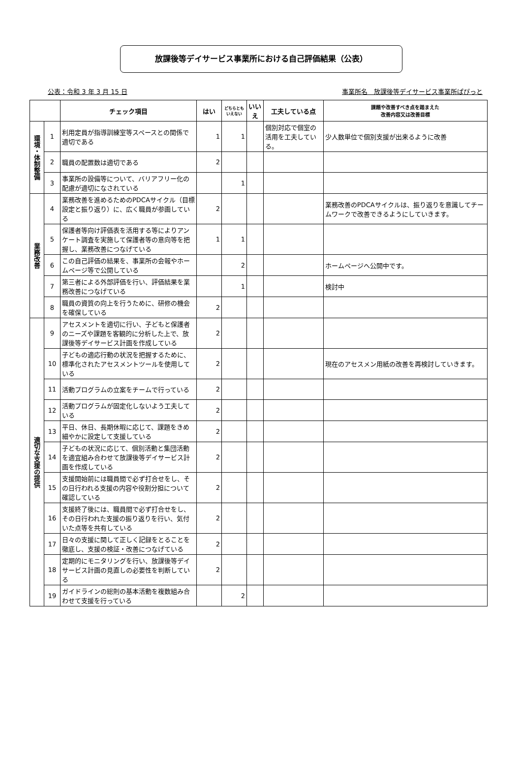放課後等デイサービス事業所における自己評価結果（公表）
公表：令和 3 年 3 月 15 日 事業所名　放課後等デイサービス事業所ぱぴっと
| | | チェック項目 | はい | どちらとも いえない | いいえ | 工夫している点 | 課題や改善すべき点を踏まえた 改善内容又は改善目標 |
| --- | --- | --- | --- | --- | --- | --- | --- |
| 環境・体制整備 | 1 | 利用定員が指導訓練室等スペースとの関係で適切である | 1 | 1 | | 個別対応で個室の活用を工夫している。 | 少人数単位で個別支援が出来るように改善 |
| | 2 | 職員の配置数は適切である | 2 | | | | |
| | 3 | 事業所の設備等について、バリアフリー化の配慮が適切になされている | | 1 | | | |
| 業務改善 | 4 | 業務改善を進めるためのPDCAサイクル（目標設定と振り返り）に、広く職員が参画している | 2 | | | | 業務改善のPDCAサイクルは、振り返りを意識してチームワークで改善できるようにしていきます。 |
| | 5 | 保護者等向け評価表を活用する等によりアンケート調査を実施して保護者等の意向等を把握し、業務改善につなげている | 1 | 1 | | | |
| | 6 | この自己評価の結果を、事業所の会報やホームページ等で公開している | | 2 | | | ホームページへ公開中です。 |
| | 7 | 第三者による外部評価を行い、評価結果を業務改善につなげている | | 1 | | | 検討中 |
| | 8 | 職員の資質の向上を行うために、研修の機会を確保している | 2 | | | | |
| 適切な支援の提供 | 9 | アセスメントを適切に行い、子どもと保護者のニーズや課題を客観的に分析した上で、放課後等デイサービス計画を作成している | 2 | | | | |
| | 10 | 子どもの適応行動の状況を把握するために、標準化されたアセスメントツールを使用している | 2 | | | | 現在のアセスメン用紙の改善を再検討していきます。 |
| | 11 | 活動プログラムの立案をチームで行っている | 2 | | | | |
| | 12 | 活動プログラムが固定化しないよう工夫している | 2 | | | | |
| | 13 | 平日、休日、長期休暇に応じて、課題をきめ細やかに設定して支援している | 2 | | | | |
| | 14 | 子どもの状況に応じて、個別活動と集団活動を適宜組み合わせて放課後等デイサービス計画を作成している | 2 | | | | |
| | 15 | 支援開始前には職員間で必ず打合せをし、その日行われる支援の内容や役割分担について確認している | 2 | | | | |
| | 16 | 支援終了後には、職員間で必ず打合せをし、その日行われた支援の振り返りを行い、気付いた点等を共有している | 2 | | | | |
| | 17 | 日々の支援に関して正しく記録をとることを徹底し、支援の検証・改善につなげている | 2 | | | | |
| | 18 | 定期的にモニタリングを行い、放課後等デイサービス計画の見直しの必要性を判断している | 2 | | | | |
| | 19 | ガイドラインの総則の基本活動を複数組み合わせて支援を行っている | | 2 | | | |